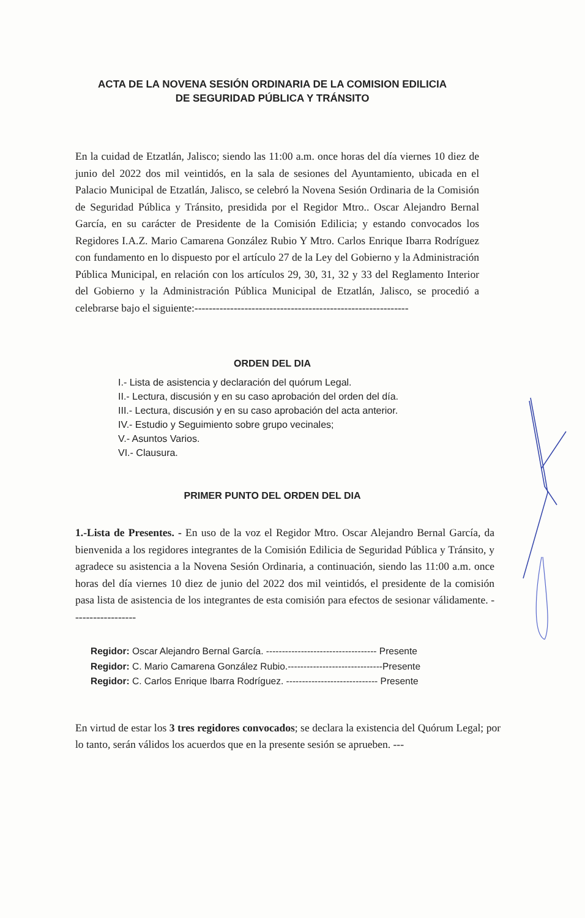ACTA DE LA NOVENA SESIÓN ORDINARIA DE LA COMISION EDILICIA
DE SEGURIDAD PÚBLICA Y TRÁNSITO
En la cuidad de Etzatlán, Jalisco; siendo las 11:00 a.m. once horas del día viernes 10 diez de junio del 2022 dos mil veintidós, en la sala de sesiones del Ayuntamiento, ubicada en el Palacio Municipal de Etzatlán, Jalisco, se celebró la Novena Sesión Ordinaria de la Comisión de Seguridad Pública y Tránsito, presidida por el Regidor Mtro.. Oscar Alejandro Bernal García, en su carácter de Presidente de la Comisión Edilicia; y estando convocados los Regidores I.A.Z. Mario Camarena González Rubio Y Mtro. Carlos Enrique Ibarra Rodríguez con fundamento en lo dispuesto por el artículo 27 de la Ley del Gobierno y la Administración Pública Municipal, en relación con los artículos 29, 30, 31, 32 y 33 del Reglamento Interior del Gobierno y la Administración Pública Municipal de Etzatlán, Jalisco, se procedió a celebrarse bajo el siguiente:------------------------------------------------------------
ORDEN DEL DIA
I.- Lista de asistencia y declaración del quórum Legal.
II.- Lectura, discusión y en su caso aprobación del orden del día.
III.- Lectura, discusión y en su caso aprobación del acta anterior.
IV.- Estudio y Seguimiento sobre grupo vecinales;
V.- Asuntos Varios.
VI.- Clausura.
PRIMER PUNTO DEL ORDEN DEL DIA
1.-Lista de Presentes. - En uso de la voz el Regidor Mtro. Oscar Alejandro Bernal García, da bienvenida a los regidores integrantes de la Comisión Edilicia de Seguridad Pública y Tránsito, y agradece su asistencia a la Novena Sesión Ordinaria, a continuación, siendo las 11:00 a.m. once horas del día viernes 10 diez de junio del 2022 dos mil veintidós, el presidente de la comisión pasa lista de asistencia de los integrantes de esta comisión para efectos de sesionar válidamente. ------------------
Regidor: Oscar Alejandro Bernal García. ----------------------------------- Presente
Regidor: C. Mario Camarena González Rubio.------------------------------Presente
Regidor: C. Carlos Enrique Ibarra Rodríguez. ----------------------------- Presente
En virtud de estar los 3 tres regidores convocados; se declara la existencia del Quórum Legal; por lo tanto, serán válidos los acuerdos que en la presente sesión se aprueben. ---